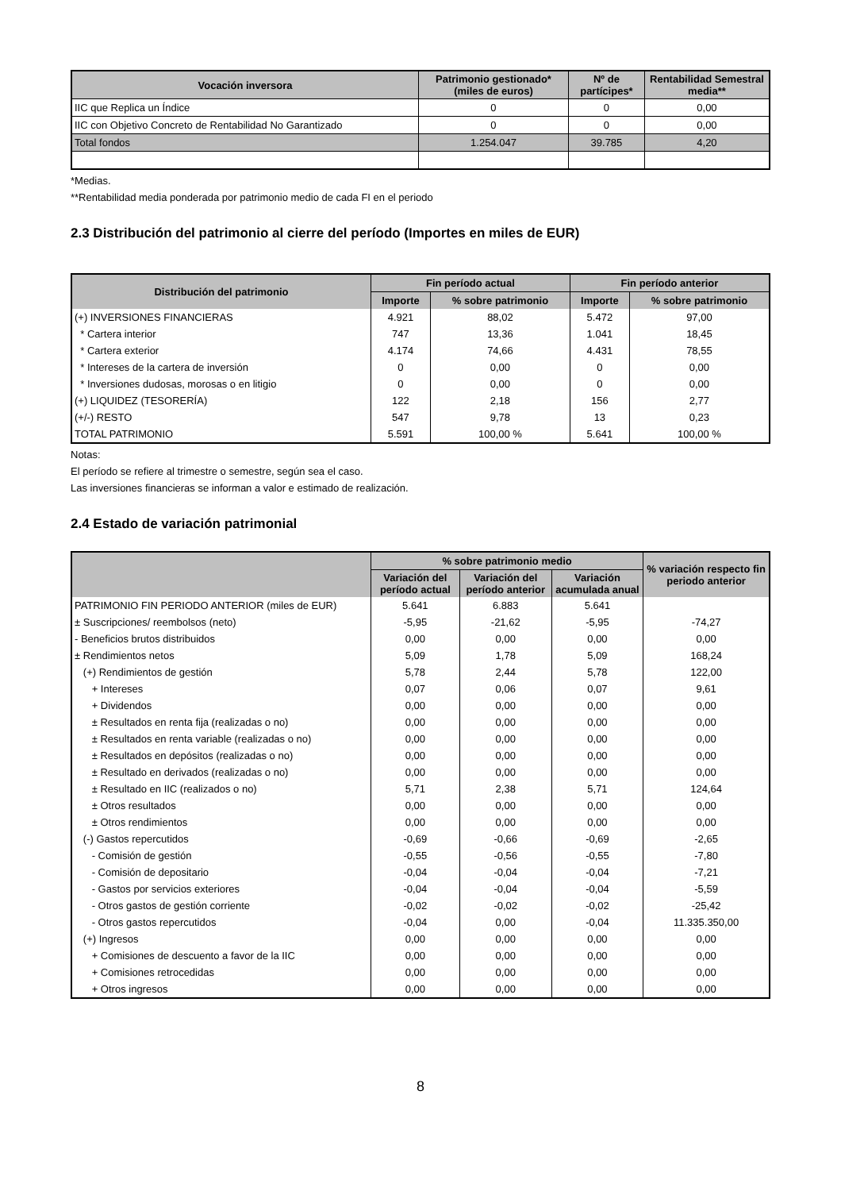| Vocación inversora | Patrimonio gestionado* (miles de euros) | Nº de partícipes* | Rentabilidad Semestral media** |
| --- | --- | --- | --- |
| IIC que Replica un Índice | 0 | 0 | 0,00 |
| IIC con Objetivo Concreto de Rentabilidad No Garantizado | 0 | 0 | 0,00 |
| Total fondos | 1.254.047 | 39.785 | 4,20 |
*Medias.
**Rentabilidad media ponderada por patrimonio medio de cada FI en el periodo
2.3 Distribución del patrimonio al cierre del período (Importes en miles de EUR)
| Distribución del patrimonio | Fin período actual | | Fin período anterior | |
| --- | --- | --- | --- | --- |
| | Importe | % sobre patrimonio | Importe | % sobre patrimonio |
| (+) INVERSIONES FINANCIERAS | 4.921 | 88,02 | 5.472 | 97,00 |
| * Cartera interior | 747 | 13,36 | 1.041 | 18,45 |
| * Cartera exterior | 4.174 | 74,66 | 4.431 | 78,55 |
| * Intereses de la cartera de inversión | 0 | 0,00 | 0 | 0,00 |
| * Inversiones dudosas, morosas o en litigio | 0 | 0,00 | 0 | 0,00 |
| (+) LIQUIDEZ (TESORERÍA) | 122 | 2,18 | 156 | 2,77 |
| (+/-) RESTO | 547 | 9,78 | 13 | 0,23 |
| TOTAL PATRIMONIO | 5.591 | 100,00 % | 5.641 | 100,00 % |
Notas:
El período se refiere al trimestre o semestre, según sea el caso.
Las inversiones financieras se informan a valor e estimado de realización.
2.4 Estado de variación patrimonial
| | % sobre patrimonio medio | | | % variación respecto fin periodo anterior |
| --- | --- | --- | --- | --- |
| | Variación del período actual | Variación del período anterior | Variación acumulada anual | |
| PATRIMONIO FIN PERIODO ANTERIOR (miles de EUR) | 5.641 | 6.883 | 5.641 | |
| ± Suscripciones/ reembolsos (neto) | -5,95 | -21,62 | -5,95 | -74,27 |
| - Beneficios brutos distribuidos | 0,00 | 0,00 | 0,00 | 0,00 |
| ± Rendimientos netos | 5,09 | 1,78 | 5,09 | 168,24 |
| (+) Rendimientos de gestión | 5,78 | 2,44 | 5,78 | 122,00 |
| + Intereses | 0,07 | 0,06 | 0,07 | 9,61 |
| + Dividendos | 0,00 | 0,00 | 0,00 | 0,00 |
| ± Resultados en renta fija (realizadas o no) | 0,00 | 0,00 | 0,00 | 0,00 |
| ± Resultados en renta variable (realizadas o no) | 0,00 | 0,00 | 0,00 | 0,00 |
| ± Resultados en depósitos (realizadas o no) | 0,00 | 0,00 | 0,00 | 0,00 |
| ± Resultado en derivados (realizadas o no) | 0,00 | 0,00 | 0,00 | 0,00 |
| ± Resultado en IIC (realizados o no) | 5,71 | 2,38 | 5,71 | 124,64 |
| ± Otros resultados | 0,00 | 0,00 | 0,00 | 0,00 |
| ± Otros rendimientos | 0,00 | 0,00 | 0,00 | 0,00 |
| (-) Gastos repercutidos | -0,69 | -0,66 | -0,69 | -2,65 |
| - Comisión de gestión | -0,55 | -0,56 | -0,55 | -7,80 |
| - Comisión de depositario | -0,04 | -0,04 | -0,04 | -7,21 |
| - Gastos por servicios exteriores | -0,04 | -0,04 | -0,04 | -5,59 |
| - Otros gastos de gestión corriente | -0,02 | -0,02 | -0,02 | -25,42 |
| - Otros gastos repercutidos | -0,04 | 0,00 | -0,04 | 11.335.350,00 |
| (+) Ingresos | 0,00 | 0,00 | 0,00 | 0,00 |
| + Comisiones de descuento a favor de la IIC | 0,00 | 0,00 | 0,00 | 0,00 |
| + Comisiones retrocedidas | 0,00 | 0,00 | 0,00 | 0,00 |
| + Otros ingresos | 0,00 | 0,00 | 0,00 | 0,00 |
8